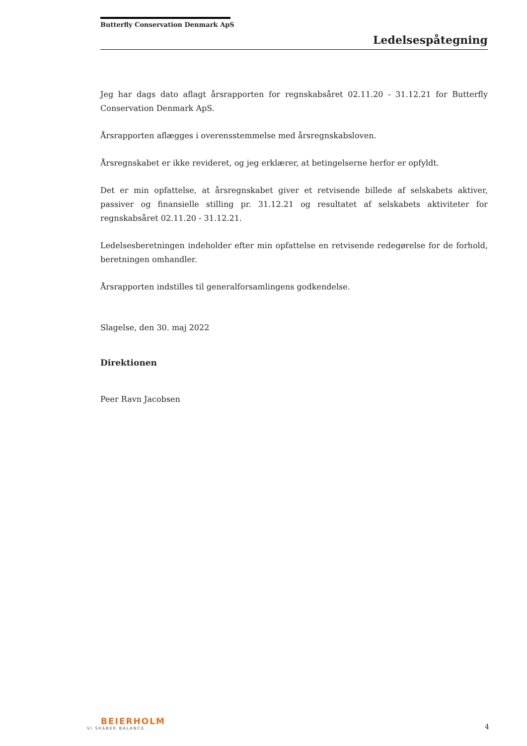Butterfly Conservation Denmark ApS
Ledelsespåtegning
Jeg har dags dato aflagt årsrapporten for regnskabsåret 02.11.20 - 31.12.21 for Butterfly Conservation Denmark ApS.
Årsrapporten aflægges i overensstemmelse med årsregnskabsloven.
Årsregnskabet er ikke revideret, og jeg erklærer, at betingelserne herfor er opfyldt.
Det er min opfattelse, at årsregnskabet giver et retvisende billede af selskabets aktiver, passiver og finansielle stilling pr. 31.12.21 og resultatet af selskabets aktiviteter for regnskabsåret 02.11.20 - 31.12.21.
Ledelsesberetningen indeholder efter min opfattelse en retvisende redegørelse for de forhold, beretningen omhandler.
Årsrapporten indstilles til generalforsamlingens godkendelse.
Slagelse, den 30. maj 2022
Direktionen
Peer Ravn Jacobsen
BEIERHOLM
VI SKABER BALANCE
4